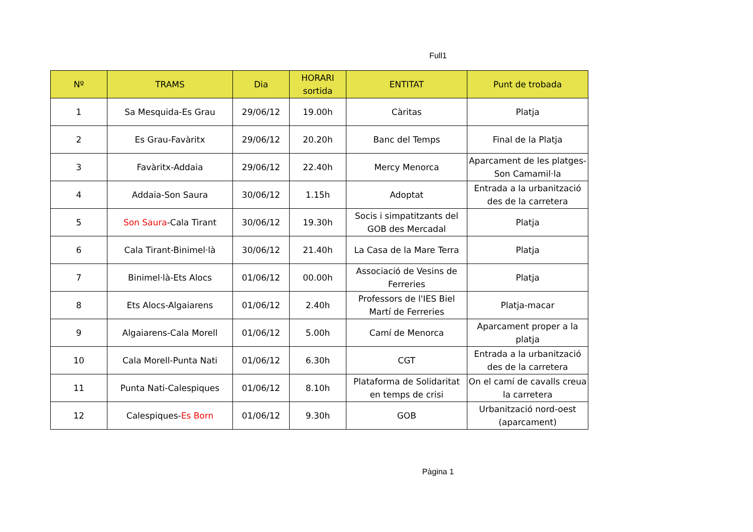Full1
| Nº | TRAMS | Dia | HORARI sortida | ENTITAT | Punt de trobada |
| --- | --- | --- | --- | --- | --- |
| 1 | Sa Mesquida-Es Grau | 29/06/12 | 19.00h | Càritas | Platja |
| 2 | Es Grau-Favàritx | 29/06/12 | 20.20h | Banc del Temps | Final de la Platja |
| 3 | Favàritx-Addaia | 29/06/12 | 22.40h | Mercy Menorca | Aparcament de les platges- Son Camamil·la |
| 4 | Addaia-Son Saura | 30/06/12 | 1.15h | Adoptat | Entrada a la urbanització des de la carretera |
| 5 | Son Saura -Cala Tirant | 30/06/12 | 19.30h | Socis i simpatitzants del GOB des Mercadal | Platja |
| 6 | Cala Tirant-Binimel·là | 30/06/12 | 21.40h | La Casa de la Mare Terra | Platja |
| 7 | Binimel·là-Ets Alocs | 01/06/12 | 00.00h | Associació de Vesins de Ferreries | Platja |
| 8 | Ets Alocs-Algaiarens | 01/06/12 | 2.40h | Professors de l'IES Biel Martí de Ferreries | Platja-macar |
| 9 | Algaiarens-Cala Morell | 01/06/12 | 5.00h | Camí de Menorca | Aparcament proper a la platja |
| 10 | Cala Morell-Punta Nati | 01/06/12 | 6.30h | CGT | Entrada a la urbanització des de la carretera |
| 11 | Punta Nati-Calespiques | 01/06/12 | 8.10h | Plataforma de Solidaritat en temps de crisi | On el camí de cavalls creua la carretera |
| 12 | Calespiques- Es Born | 01/06/12 | 9.30h | GOB | Urbanització nord-oest (aparcament) |
Pàgina 1